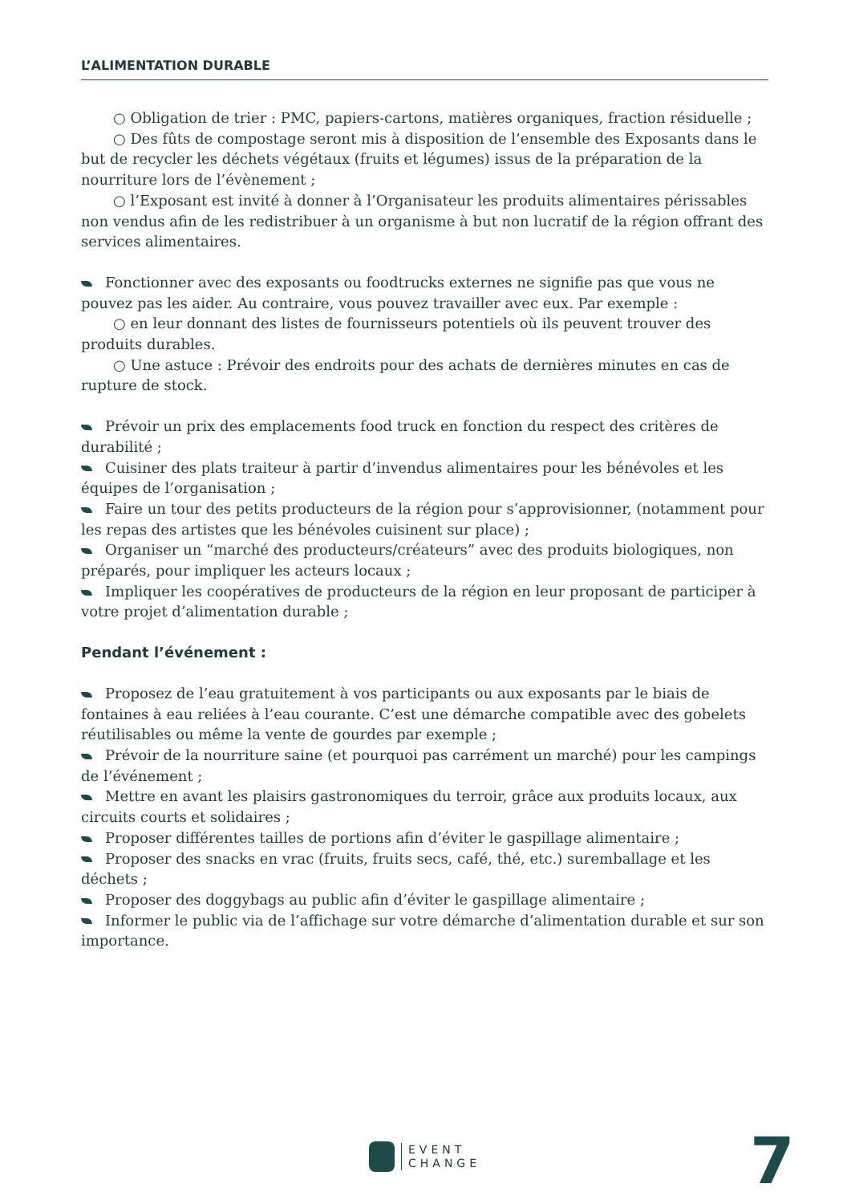L’ALIMENTATION DURABLE
○ Obligation de trier : PMC, papiers-cartons, matières organiques, fraction résiduelle ;
○ Des fûts de compostage seront mis à disposition de l’ensemble des Exposants dans le but de recycler les déchets végétaux (fruits et légumes) issus de la préparation de la nourriture lors de l’évènement ;
○ l’Exposant est invité à donner à l’Organisateur les produits alimentaires périssables non vendus afin de les redistribuer à un organisme à but non lucratif de la région offrant des services alimentaires.
Fonctionner avec des exposants ou foodtrucks externes ne signifie pas que vous ne pouvez pas les aider. Au contraire, vous pouvez travailler avec eux. Par exemple :
○ en leur donnant des listes de fournisseurs potentiels où ils peuvent trouver des produits durables.
○ Une astuce : Prévoir des endroits pour des achats de dernières minutes en cas de rupture de stock.
Prévoir un prix des emplacements food truck en fonction du respect des critères de durabilité ;
Cuisiner des plats traiteur à partir d’invendus alimentaires pour les bénévoles et les équipes de l’organisation ;
Faire un tour des petits producteurs de la région pour s’approvisionner, (notamment pour les repas des artistes que les bénévoles cuisinent sur place) ;
Organiser un “marché des producteurs/créateurs” avec des produits biologiques, non préparés, pour impliquer les acteurs locaux ;
Impliquer les coopératives de producteurs de la région en leur proposant de participer à votre projet d’alimentation durable ;
Pendant l’événement :
Proposez de l’eau gratuitement à vos participants ou aux exposants par le biais de fontaines à eau reliées à l’eau courante. C’est une démarche compatible avec des gobelets réutilisables ou même la vente de gourdes par exemple ;
Prévoir de la nourriture saine (et pourquoi pas carrément un marché) pour les campings de l’événement ;
Mettre en avant les plaisirs gastronomiques du terroir, grâce aux produits locaux, aux circuits courts et solidaires ;
Proposer différentes tailles de portions afin d’éviter le gaspillage alimentaire ;
Proposer des snacks en vrac (fruits, fruits secs, café, thé, etc.) suremballage et les déchets ;
Proposer des doggybags au public afin d’éviter le gaspillage alimentaire ;
Informer le public via de l’affichage sur votre démarche d’alimentation durable et sur son importance.
EVENT
CHANGE
7